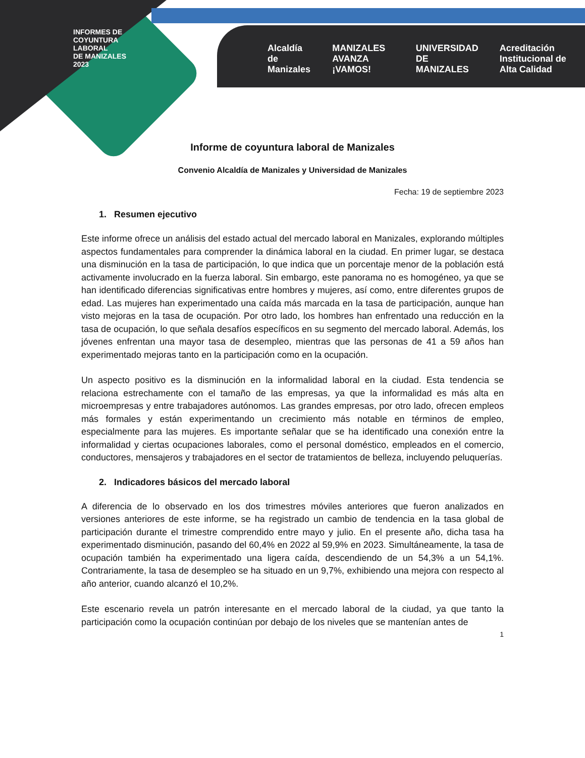INFORMES DE
COYUNTURA
LABORAL
DE MANIZALES
2023
Alcaldía de Manizales MANIZALES AVANZA ¡VAMOS! UNIVERSIDAD DE MANIZALES Acreditación Institucional de Alta Calidad
Informe de coyuntura laboral de Manizales
Convenio Alcaldía de Manizales y Universidad de Manizales
Fecha: 19 de septiembre 2023
1. Resumen ejecutivo
Este informe ofrece un análisis del estado actual del mercado laboral en Manizales, explorando múltiples aspectos fundamentales para comprender la dinámica laboral en la ciudad. En primer lugar, se destaca una disminución en la tasa de participación, lo que indica que un porcentaje menor de la población está activamente involucrado en la fuerza laboral. Sin embargo, este panorama no es homogéneo, ya que se han identificado diferencias significativas entre hombres y mujeres, así como, entre diferentes grupos de edad. Las mujeres han experimentado una caída más marcada en la tasa de participación, aunque han visto mejoras en la tasa de ocupación. Por otro lado, los hombres han enfrentado una reducción en la tasa de ocupación, lo que señala desafíos específicos en su segmento del mercado laboral. Además, los jóvenes enfrentan una mayor tasa de desempleo, mientras que las personas de 41 a 59 años han experimentado mejoras tanto en la participación como en la ocupación.
Un aspecto positivo es la disminución en la informalidad laboral en la ciudad. Esta tendencia se relaciona estrechamente con el tamaño de las empresas, ya que la informalidad es más alta en microempresas y entre trabajadores autónomos. Las grandes empresas, por otro lado, ofrecen empleos más formales y están experimentando un crecimiento más notable en términos de empleo, especialmente para las mujeres. Es importante señalar que se ha identificado una conexión entre la informalidad y ciertas ocupaciones laborales, como el personal doméstico, empleados en el comercio, conductores, mensajeros y trabajadores en el sector de tratamientos de belleza, incluyendo peluquerías.
2. Indicadores básicos del mercado laboral
A diferencia de lo observado en los dos trimestres móviles anteriores que fueron analizados en versiones anteriores de este informe, se ha registrado un cambio de tendencia en la tasa global de participación durante el trimestre comprendido entre mayo y julio. En el presente año, dicha tasa ha experimentado disminución, pasando del 60,4% en 2022 al 59,9% en 2023. Simultáneamente, la tasa de ocupación también ha experimentado una ligera caída, descendiendo de un 54,3% a un 54,1%. Contrariamente, la tasa de desempleo se ha situado en un 9,7%, exhibiendo una mejora con respecto al año anterior, cuando alcanzó el 10,2%.
Este escenario revela un patrón interesante en el mercado laboral de la ciudad, ya que tanto la participación como la ocupación continúan por debajo de los niveles que se mantenían antes de
1